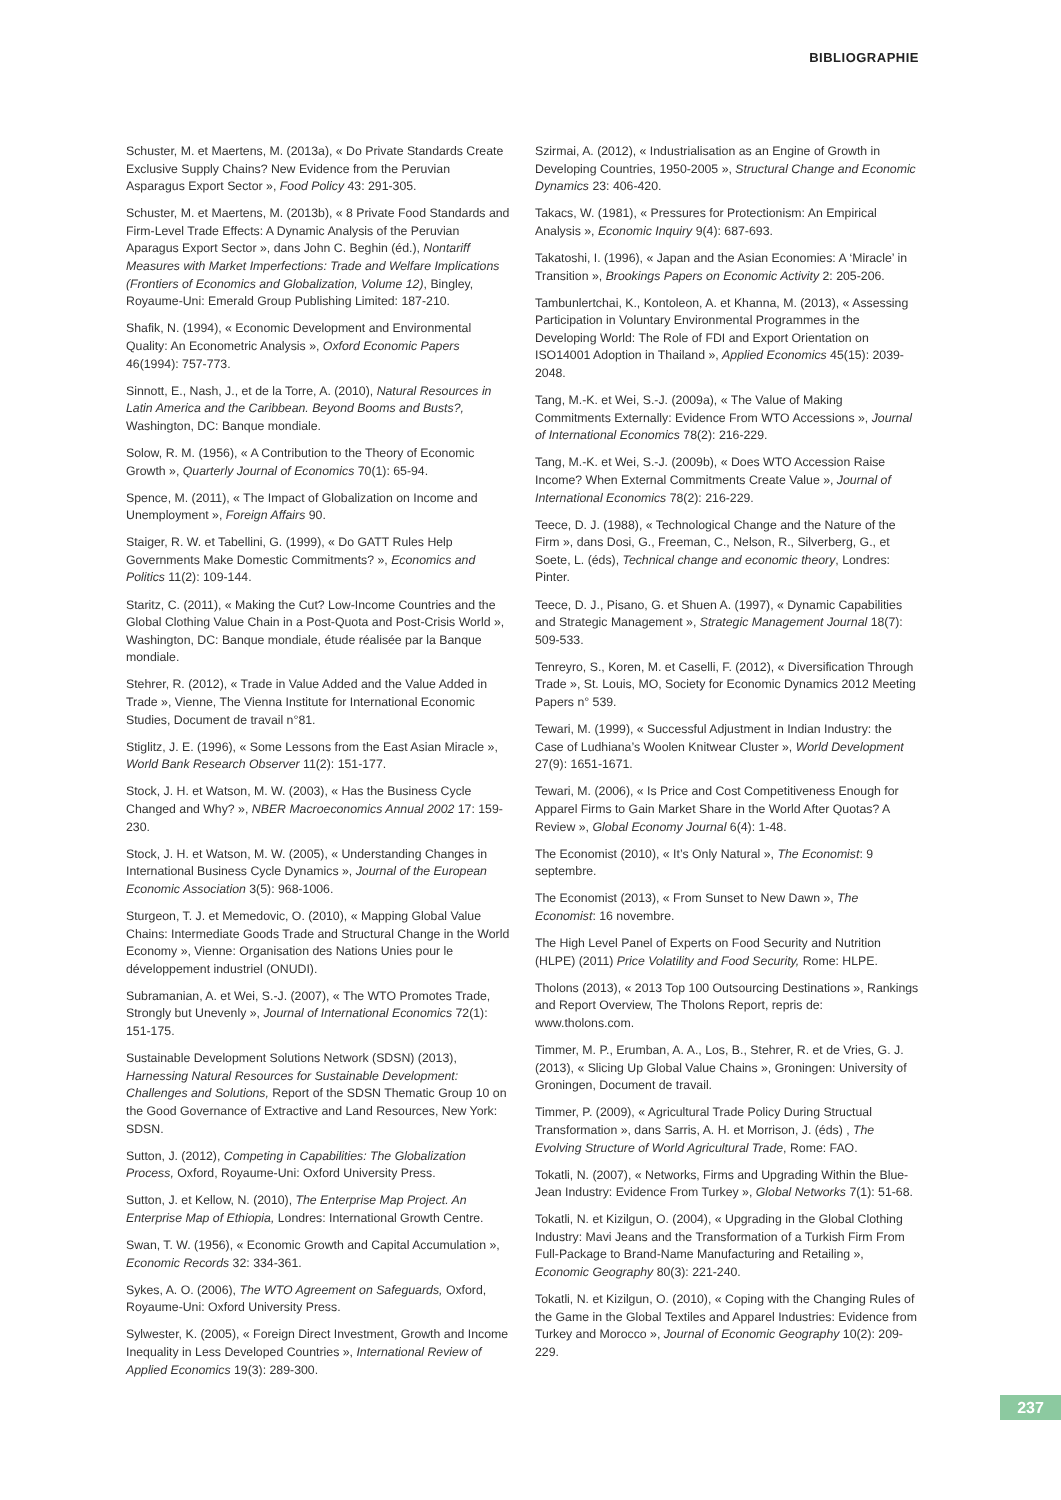BIBLIOGRAPHIE
Schuster, M. et Maertens, M. (2013a), « Do Private Standards Create Exclusive Supply Chains? New Evidence from the Peruvian Asparagus Export Sector », Food Policy 43: 291-305.
Schuster, M. et Maertens, M. (2013b), « 8 Private Food Standards and Firm-Level Trade Effects: A Dynamic Analysis of the Peruvian Aparagus Export Sector », dans John C. Beghin (éd.), Nontariff Measures with Market Imperfections: Trade and Welfare Implications (Frontiers of Economics and Globalization, Volume 12), Bingley, Royaume-Uni: Emerald Group Publishing Limited: 187-210.
Shafik, N. (1994), « Economic Development and Environmental Quality: An Econometric Analysis », Oxford Economic Papers 46(1994): 757-773.
Sinnott, E., Nash, J., et de la Torre, A. (2010), Natural Resources in Latin America and the Caribbean. Beyond Booms and Busts?, Washington, DC: Banque mondiale.
Solow, R. M. (1956), « A Contribution to the Theory of Economic Growth », Quarterly Journal of Economics 70(1): 65-94.
Spence, M. (2011), « The Impact of Globalization on Income and Unemployment », Foreign Affairs 90.
Staiger, R. W. et Tabellini, G. (1999), « Do GATT Rules Help Governments Make Domestic Commitments? », Economics and Politics 11(2): 109-144.
Staritz, C. (2011), « Making the Cut? Low-Income Countries and the Global Clothing Value Chain in a Post-Quota and Post-Crisis World », Washington, DC: Banque mondiale, étude réalisée par la Banque mondiale.
Stehrer, R. (2012), « Trade in Value Added and the Value Added in Trade », Vienne, The Vienna Institute for International Economic Studies, Document de travail n°81.
Stiglitz, J. E. (1996), « Some Lessons from the East Asian Miracle », World Bank Research Observer 11(2): 151-177.
Stock, J. H. et Watson, M. W. (2003), « Has the Business Cycle Changed and Why? », NBER Macroeconomics Annual 2002 17: 159-230.
Stock, J. H. et Watson, M. W. (2005), « Understanding Changes in International Business Cycle Dynamics », Journal of the European Economic Association 3(5): 968-1006.
Sturgeon, T. J. et Memedovic, O. (2010), « Mapping Global Value Chains: Intermediate Goods Trade and Structural Change in the World Economy », Vienne: Organisation des Nations Unies pour le développement industriel (ONUDI).
Subramanian, A. et Wei, S.-J. (2007), « The WTO Promotes Trade, Strongly but Unevenly », Journal of International Economics 72(1): 151-175.
Sustainable Development Solutions Network (SDSN) (2013), Harnessing Natural Resources for Sustainable Development: Challenges and Solutions, Report of the SDSN Thematic Group 10 on the Good Governance of Extractive and Land Resources, New York: SDSN.
Sutton, J. (2012), Competing in Capabilities: The Globalization Process, Oxford, Royaume-Uni: Oxford University Press.
Sutton, J. et Kellow, N. (2010), The Enterprise Map Project. An Enterprise Map of Ethiopia, Londres: International Growth Centre.
Swan, T. W. (1956), « Economic Growth and Capital Accumulation », Economic Records 32: 334-361.
Sykes, A. O. (2006), The WTO Agreement on Safeguards, Oxford, Royaume-Uni: Oxford University Press.
Sylwester, K. (2005), « Foreign Direct Investment, Growth and Income Inequality in Less Developed Countries », International Review of Applied Economics 19(3): 289-300.
Szirmai, A. (2012), « Industrialisation as an Engine of Growth in Developing Countries, 1950-2005 », Structural Change and Economic Dynamics 23: 406-420.
Takacs, W. (1981), « Pressures for Protectionism: An Empirical Analysis », Economic Inquiry 9(4): 687-693.
Takatoshi, I. (1996), « Japan and the Asian Economies: A ‘Miracle’ in Transition », Brookings Papers on Economic Activity 2: 205-206.
Tambunlertchai, K., Kontoleon, A. et Khanna, M. (2013), « Assessing Participation in Voluntary Environmental Programmes in the Developing World: The Role of FDI and Export Orientation on ISO14001 Adoption in Thailand », Applied Economics 45(15): 2039-2048.
Tang, M.-K. et Wei, S.-J. (2009a), « The Value of Making Commitments Externally: Evidence From WTO Accessions », Journal of International Economics 78(2): 216-229.
Tang, M.-K. et Wei, S.-J. (2009b), « Does WTO Accession Raise Income? When External Commitments Create Value », Journal of International Economics 78(2): 216-229.
Teece, D. J. (1988), « Technological Change and the Nature of the Firm », dans Dosi, G., Freeman, C., Nelson, R., Silverberg, G., et Soete, L. (éds), Technical change and economic theory, Londres: Pinter.
Teece, D. J., Pisano, G. et Shuen A. (1997), « Dynamic Capabilities and Strategic Management », Strategic Management Journal 18(7): 509-533.
Tenreyro, S., Koren, M. et Caselli, F. (2012), « Diversification Through Trade », St. Louis, MO, Society for Economic Dynamics 2012 Meeting Papers n° 539.
Tewari, M. (1999), « Successful Adjustment in Indian Industry: the Case of Ludhiana’s Woolen Knitwear Cluster », World Development 27(9): 1651-1671.
Tewari, M. (2006), « Is Price and Cost Competitiveness Enough for Apparel Firms to Gain Market Share in the World After Quotas? A Review », Global Economy Journal 6(4): 1-48.
The Economist (2010), « It’s Only Natural », The Economist: 9 septembre.
The Economist (2013), « From Sunset to New Dawn », The Economist: 16 novembre.
The High Level Panel of Experts on Food Security and Nutrition (HLPE) (2011) Price Volatility and Food Security, Rome: HLPE.
Tholons (2013), « 2013 Top 100 Outsourcing Destinations », Rankings and Report Overview, The Tholons Report, repris de: www.tholons.com.
Timmer, M. P., Erumban, A. A., Los, B., Stehrer, R. et de Vries, G. J. (2013), « Slicing Up Global Value Chains », Groningen: University of Groningen, Document de travail.
Timmer, P. (2009), « Agricultural Trade Policy During Structual Transformation », dans Sarris, A. H. et Morrison, J. (éds) , The Evolving Structure of World Agricultural Trade, Rome: FAO.
Tokatli, N. (2007), « Networks, Firms and Upgrading Within the Blue-Jean Industry: Evidence From Turkey », Global Networks 7(1): 51-68.
Tokatli, N. et Kizilgun, O. (2004), « Upgrading in the Global Clothing Industry: Mavi Jeans and the Transformation of a Turkish Firm From Full-Package to Brand-Name Manufacturing and Retailing », Economic Geography 80(3): 221-240.
Tokatli, N. et Kizilgun, O. (2010), « Coping with the Changing Rules of the Game in the Global Textiles and Apparel Industries: Evidence from Turkey and Morocco », Journal of Economic Geography 10(2): 209-229.
237